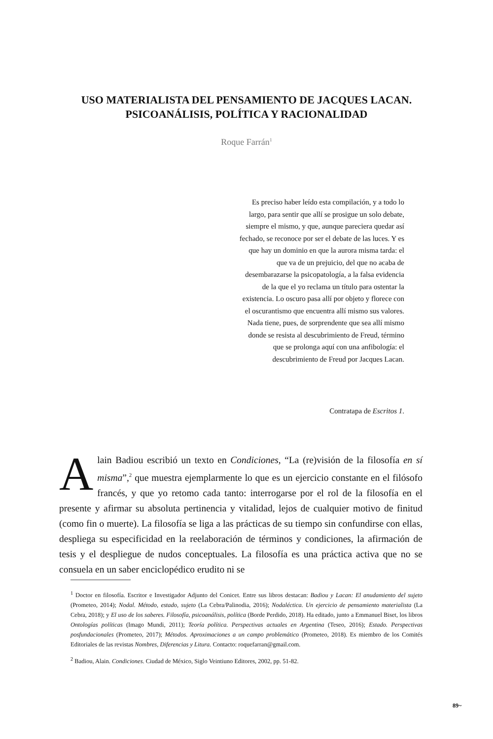USO MATERIALISTA DEL PENSAMIENTO DE JACQUES LACAN. PSICOANÁLISIS, POLÍTICA Y RACIONALIDAD
Roque Farrán<sup>1</sup>
Es preciso haber leído esta compilación, y a todo lo largo, para sentir que allí se prosigue un solo debate, siempre el mismo, y que, aunque pareciera quedar así fechado, se reconoce por ser el debate de las luces. Y es que hay un dominio en que la aurora misma tarda: el que va de un prejuicio, del que no acaba de desembarazarse la psicopatología, a la falsa evidencia de la que el yo reclama un título para ostentar la existencia. Lo oscuro pasa allí por objeto y florece con el oscurantismo que encuentra allí mismo sus valores. Nada tiene, pues, de sorprendente que sea allí mismo donde se resista al descubrimiento de Freud, término que se prolonga aquí con una anfibología: el descubrimiento de Freud por Jacques Lacan.
Contratapa de Escritos 1.
Alain Badiou escribió un texto en Condiciones, “La (re)visión de la filosofía en sí misma”,<sup>2</sup> que muestra ejemplarmente lo que es un ejercicio constante en el filósofo francés, y que yo retomo cada tanto: interrogarse por el rol de la filosofía en el presente y afirmar su absoluta pertinencia y vitalidad, lejos de cualquier motivo de finitud (como fin o muerte). La filosofía se liga a las prácticas de su tiempo sin confundirse con ellas, despliega su especificidad en la reelaboración de términos y condiciones, la afirmación de tesis y el despliegue de nudos conceptuales. La filosofía es una práctica activa que no se consuela en un saber enciclopédico erudito ni se
<sup>1</sup> Doctor en filosofía. Escritor e Investigador Adjunto del Conicet. Entre sus libros destacan: Badiou y Lacan: El anudamiento del sujeto (Prometeo, 2014); Nodal. Método, estado, sujeto (La Cebra/Palinodia, 2016); Nodaléctica. Un ejercicio de pensamiento materialista (La Cebra, 2018); y El uso de los saberes. Filosofía, psicoanálisis, política (Borde Perdido, 2018). Ha editado, junto a Emmanuel Biset, los libros Ontologías políticas (Imago Mundi, 2011); Teoría política. Perspectivas actuales en Argentina (Teseo, 2016); Estado. Perspectivas posfundacionales (Prometeo, 2017); Métodos. Aproximaciones a un campo problemático (Prometeo, 2018). Es miembro de los Comités Editoriales de las revistas Nombres, Diferencias y Litura. Contacto: roquefarran@gmail.com.
<sup>2</sup> Badiou, Alain. Condiciones. Ciudad de México, Siglo Veintiuno Editores, 2002, pp. 51-82.
89~